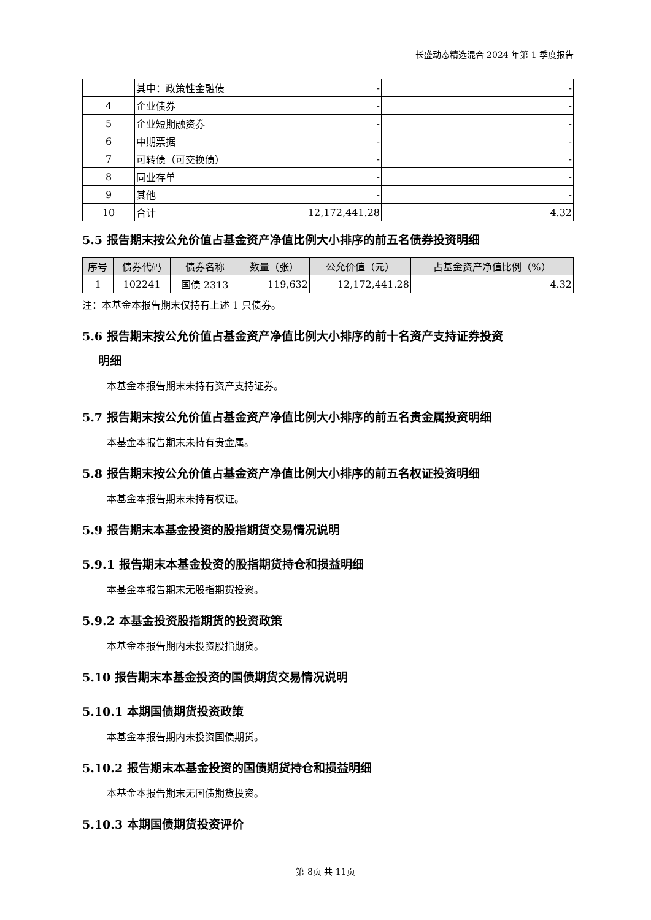长盛动态精选混合 2024 年第 1 季度报告
| | 其中：政策性金融债 | - | - |
| 4 | 企业债券 | - | - |
| 5 | 企业短期融资券 | - | - |
| 6 | 中期票据 | - | - |
| 7 | 可转债（可交换债） | - | - |
| 8 | 同业存单 | - | - |
| 9 | 其他 | - | - |
| 10 | 合计 | 12,172,441.28 | 4.32 |
5.5 报告期末按公允价值占基金资产净值比例大小排序的前五名债券投资明细
| 序号 | 债券代码 | 债券名称 | 数量（张） | 公允价值（元） | 占基金资产净值比例（%） |
| --- | --- | --- | --- | --- | --- |
| 1 | 102241 | 国债 2313 | 119,632 | 12,172,441.28 | 4.32 |
注：本基金本报告期末仅持有上述 1 只债券。
5.6 报告期末按公允价值占基金资产净值比例大小排序的前十名资产支持证券投资
明细
本基金本报告期末未持有资产支持证券。
5.7 报告期末按公允价值占基金资产净值比例大小排序的前五名贵金属投资明细
本基金本报告期末未持有贵金属。
5.8 报告期末按公允价值占基金资产净值比例大小排序的前五名权证投资明细
本基金本报告期末未持有权证。
5.9 报告期末本基金投资的股指期货交易情况说明
5.9.1 报告期末本基金投资的股指期货持仓和损益明细
本基金本报告期末无股指期货投资。
5.9.2 本基金投资股指期货的投资政策
本基金本报告期内未投资股指期货。
5.10 报告期末本基金投资的国债期货交易情况说明
5.10.1 本期国债期货投资政策
本基金本报告期内未投资国债期货。
5.10.2 报告期末本基金投资的国债期货持仓和损益明细
本基金本报告期末无国债期货投资。
5.10.3 本期国债期货投资评价
第 8页 共 11页